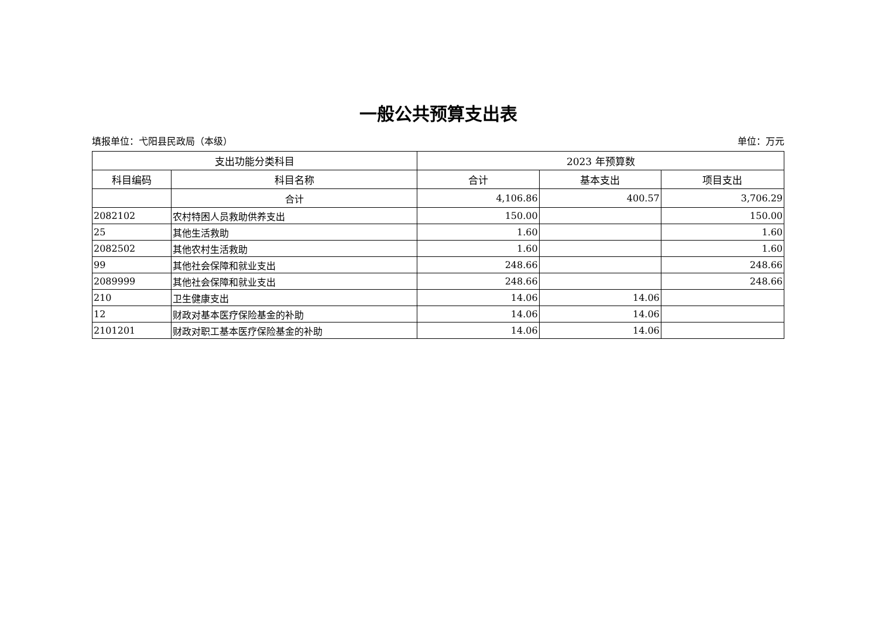一般公共预算支出表
填报单位：弋阳县民政局（本级） 单位：万元
| 支出功能分类科目 | | 2023 年预算数 | | |
| --- | --- | --- | --- | --- |
| 科目编码 | 科目名称 | 合计 | 基本支出 | 项目支出 |
| | 合计 | 4,106.86 | 400.57 | 3,706.29 |
| 2082102 | 农村特困人员救助供养支出 | 150.00 | | 150.00 |
| 25 | 其他生活救助 | 1.60 | | 1.60 |
| 2082502 | 其他农村生活救助 | 1.60 | | 1.60 |
| 99 | 其他社会保障和就业支出 | 248.66 | | 248.66 |
| 2089999 | 其他社会保障和就业支出 | 248.66 | | 248.66 |
| 210 | 卫生健康支出 | 14.06 | 14.06 | |
| 12 | 财政对基本医疗保险基金的补助 | 14.06 | 14.06 | |
| 2101201 | 财政对职工基本医疗保险基金的补助 | 14.06 | 14.06 | |